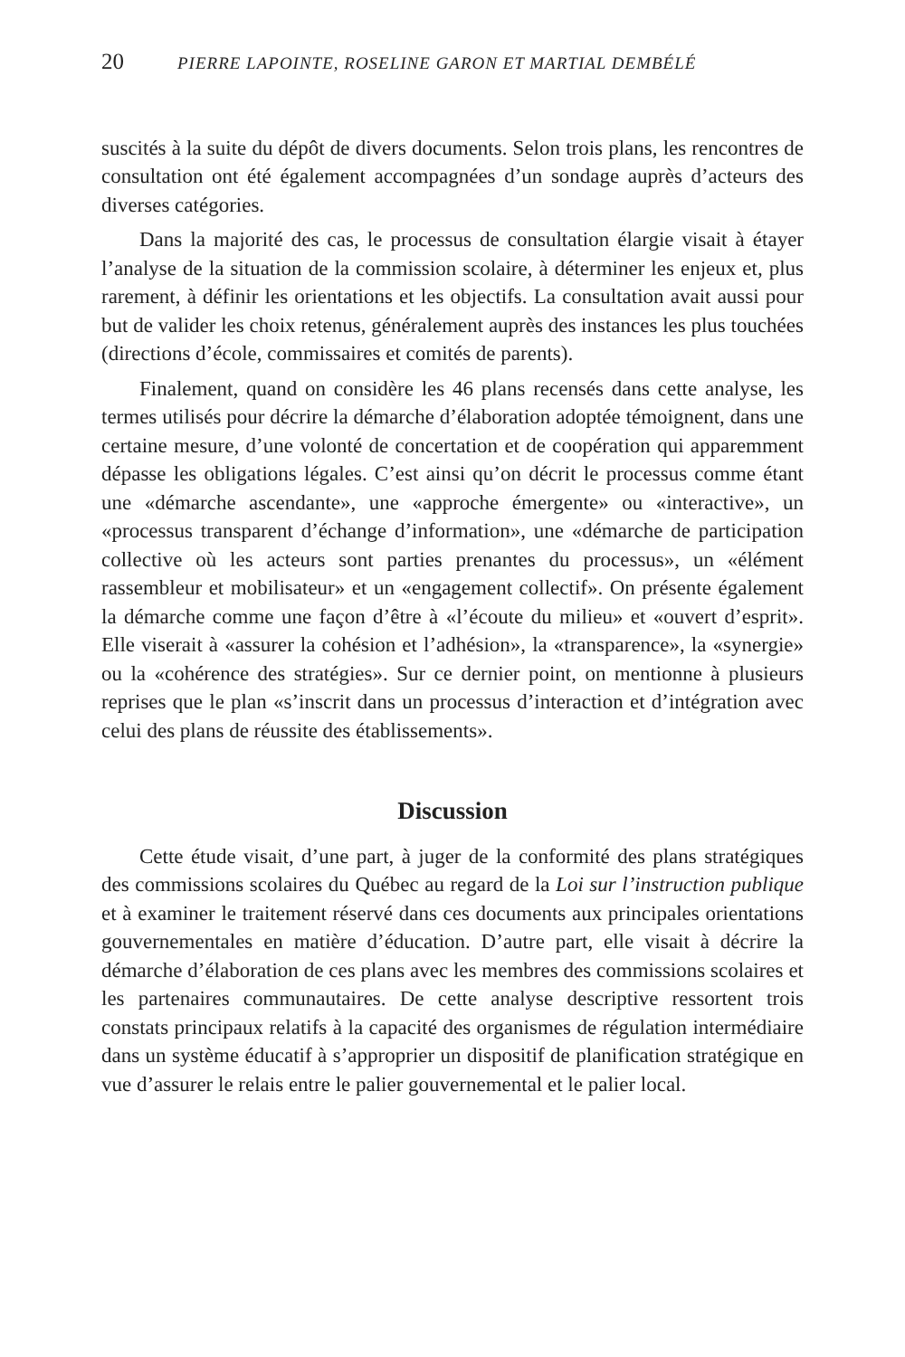20 PIERRE LAPOINTE, ROSELINE GARON ET MARTIAL DEMBÉLÉ
suscités à la suite du dépôt de divers documents. Selon trois plans, les rencontres de consultation ont été également accompagnées d’un sondage auprès d’acteurs des diverses catégories.
Dans la majorité des cas, le processus de consultation élargie visait à étayer l’analyse de la situation de la commission scolaire, à déterminer les enjeux et, plus rarement, à définir les orientations et les objectifs. La consultation avait aussi pour but de valider les choix retenus, généralement auprès des instances les plus touchées (directions d’école, commissaires et comités de parents).
Finalement, quand on considère les 46 plans recensés dans cette analyse, les termes utilisés pour décrire la démarche d’élaboration adoptée témoignent, dans une certaine mesure, d’une volonté de concertation et de coopération qui apparemment dépasse les obligations légales. C’est ainsi qu’on décrit le processus comme étant une «démarche ascendante», une «approche émergente» ou «interactive», un «processus transparent d’échange d’information», une «démarche de participation collective où les acteurs sont parties prenantes du processus», un «élément rassembleur et mobilisateur» et un «engagement collectif». On présente également la démarche comme une façon d’être à «l’écoute du milieu» et «ouvert d’esprit». Elle viserait à «assurer la cohésion et l’adhésion», la «transparence», la «synergie» ou la «cohérence des stratégies». Sur ce dernier point, on mentionne à plusieurs reprises que le plan «s’inscrit dans un processus d’interaction et d’intégration avec celui des plans de réussite des établissements».
Discussion
Cette étude visait, d’une part, à juger de la conformité des plans stratégiques des commissions scolaires du Québec au regard de la Loi sur l’instruction publique et à examiner le traitement réservé dans ces documents aux principales orientations gouvernementales en matière d’éducation. D’autre part, elle visait à décrire la démarche d’élaboration de ces plans avec les membres des commissions scolaires et les partenaires communautaires. De cette analyse descriptive ressortent trois constats principaux relatifs à la capacité des organismes de régulation intermédiaire dans un système éducatif à s’approprier un dispositif de planification stratégique en vue d’assurer le relais entre le palier gouvernemental et le palier local.